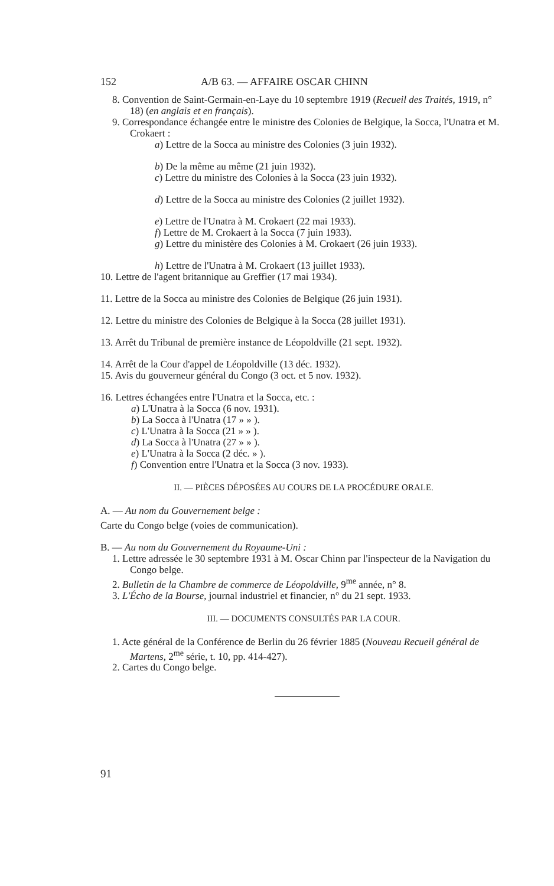152 A/B 63. — AFFAIRE OSCAR CHINN
8. Convention de Saint-Germain-en-Laye du 10 septembre 1919 (Recueil des Traités, 1919, n° 18) (en anglais et en français).
9. Correspondance échangée entre le ministre des Colonies de Belgique, la Socca, l'Unatra et M. Crokaert :
a) Lettre de la Socca au ministre des Colonies (3 juin 1932).
b) De la même au même (21 juin 1932).
c) Lettre du ministre des Colonies à la Socca (23 juin 1932).
d) Lettre de la Socca au ministre des Colonies (2 juillet 1932).
e) Lettre de l'Unatra à M. Crokaert (22 mai 1933).
f) Lettre de M. Crokaert à la Socca (7 juin 1933).
g) Lettre du ministère des Colonies à M. Crokaert (26 juin 1933).
h) Lettre de l'Unatra à M. Crokaert (13 juillet 1933).
10. Lettre de l'agent britannique au Greffier (17 mai 1934).
11. Lettre de la Socca au ministre des Colonies de Belgique (26 juin 1931).
12. Lettre du ministre des Colonies de Belgique à la Socca (28 juillet 1931).
13. Arrêt du Tribunal de première instance de Léopoldville (21 sept. 1932).
14. Arrêt de la Cour d'appel de Léopoldville (13 déc. 1932).
15. Avis du gouverneur général du Congo (3 oct. et 5 nov. 1932).
16. Lettres échangées entre l'Unatra et la Socca, etc. :
a) L'Unatra à la Socca (6 nov. 1931).
b) La Socca à l'Unatra (17 » » ).
c) L'Unatra à la Socca (21 » » ).
d) La Socca à l'Unatra (27 » » ).
e) L'Unatra à la Socca (2 déc. » ).
f) Convention entre l'Unatra et la Socca (3 nov. 1933).
II. — PIÈCES DÉPOSÉES AU COURS DE LA PROCÉDURE ORALE.
A. — Au nom du Gouvernement belge :
Carte du Congo belge (voies de communication).
B. — Au nom du Gouvernement du Royaume-Uni :
1. Lettre adressée le 30 septembre 1931 à M. Oscar Chinn par l'inspecteur de la Navigation du Congo belge.
2. Bulletin de la Chambre de commerce de Léopoldville, 9<sup>me</sup> année, n° 8.
3. L'Écho de la Bourse, journal industriel et financier, n° du 21 sept. 1933.
III. — DOCUMENTS CONSULTÉS PAR LA COUR.
1. Acte général de la Conférence de Berlin du 26 février 1885 (Nouveau Recueil général de Martens, 2<sup>me</sup> série, t. 10, pp. 414-427).
2. Cartes du Congo belge.
91